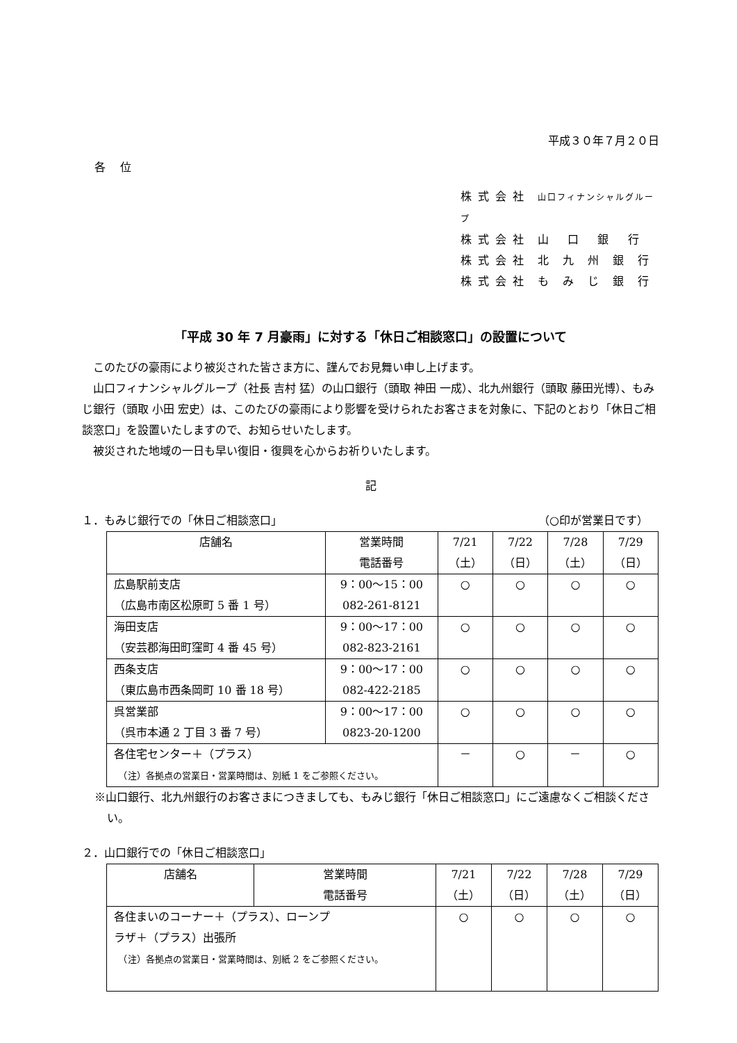平成３０年７月２０日
各　 位
株 式 会 社　山口フィナンシャルグループ
株 式 会 社　山　 口　 銀　 行
株 式 会 社　北　九　州　銀　行
株 式 会 社　も　み　じ　銀　行
「平成 30 年 7 月豪雨」に対する「休日ご相談窓口」の設置について
このたびの豪雨により被災された皆さま方に、謹んでお見舞い申し上げます。
山口フィナンシャルグループ（社長 吉村 猛）の山口銀行（頭取 神田 一成）、北九州銀行（頭取 藤田光博）、もみじ銀行（頭取 小田 宏史）は、このたびの豪雨により影響を受けられたお客さまを対象に、下記のとおり「休日ご相談窓口」を設置いたしますので、お知らせいたします。
被災された地域の一日も早い復旧・復興を心からお祈りいたします。
記
１．もみじ銀行での「休日ご相談窓口」 （○印が営業日です）
| 店舗名 | 営業時間 電話番号 | 7/21 （土） | 7/22 （日） | 7/28 （土） | 7/29 （日） |
| --- | --- | --- | --- | --- | --- |
| 広島駅前支店 （広島市南区松原町 5 番 1 号） | 9：00～15：00 082-261-8121 | ○ | ○ | ○ | ○ |
| 海田支店 （安芸郡海田町窪町 4 番 45 号） | 9：00～17：00 082-823-2161 | ○ | ○ | ○ | ○ |
| 西条支店 （東広島市西条岡町 10 番 18 号） | 9：00～17：00 082-422-2185 | ○ | ○ | ○ | ○ |
| 呉営業部 （呉市本通 2 丁目 3 番 7 号） | 9：00～17：00 0823-20-1200 | ○ | ○ | ○ | ○ |
| 各住宅センター＋（プラス） （注）各拠点の営業日・営業時間は、別紙 1 をご参照ください。 | | － | ○ | － | ○ |
※山口銀行、北九州銀行のお客さまにつきましても、もみじ銀行「休日ご相談窓口」にご遠慮なくご相談ください。
２．山口銀行での「休日ご相談窓口」
| 店舗名 | 営業時間 電話番号 | 7/21 （土） | 7/22 （日） | 7/28 （土） | 7/29 （日） |
| --- | --- | --- | --- | --- | --- |
| 各住まいのコーナー＋（プラス）、ローンプ ラザ＋（プラス）出張所 （注）各拠点の営業日・営業時間は、別紙 2 をご参照ください。 | | ○ | ○ | ○ | ○ |